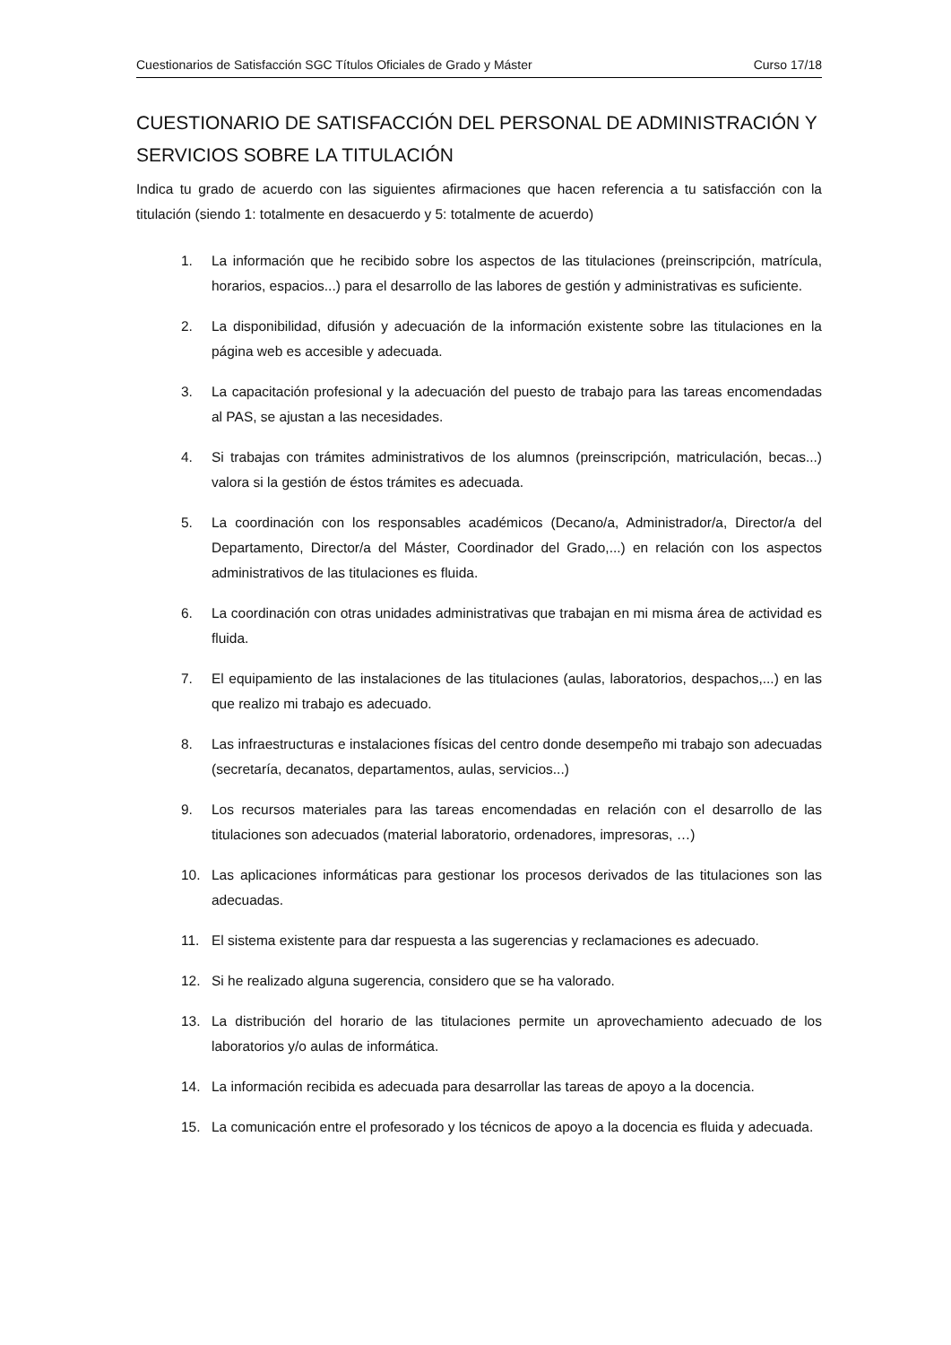Cuestionarios de Satisfacción SGC Títulos Oficiales de Grado y Máster Curso 17/18
CUESTIONARIO DE SATISFACCIÓN DEL PERSONAL DE ADMINISTRACIÓN Y SERVICIOS SOBRE LA TITULACIÓN
Indica tu grado de acuerdo con las siguientes afirmaciones que hacen referencia a tu satisfacción con la titulación (siendo 1: totalmente en desacuerdo y 5: totalmente de acuerdo)
1. La información que he recibido sobre los aspectos de las titulaciones (preinscripción, matrícula, horarios, espacios...) para el desarrollo de las labores de gestión y administrativas es suficiente.
2. La disponibilidad, difusión y adecuación de la información existente sobre las titulaciones en la página web es accesible y adecuada.
3. La capacitación profesional y la adecuación del puesto de trabajo para las tareas encomendadas al PAS, se ajustan a las necesidades.
4. Si trabajas con trámites administrativos de los alumnos (preinscripción, matriculación, becas...) valora si la gestión de éstos trámites es adecuada.
5. La coordinación con los responsables académicos (Decano/a, Administrador/a, Director/a del Departamento, Director/a del Máster, Coordinador del Grado,...) en relación con los aspectos administrativos de las titulaciones es fluida.
6. La coordinación con otras unidades administrativas que trabajan en mi misma área de actividad es fluida.
7. El equipamiento de las instalaciones de las titulaciones (aulas, laboratorios, despachos,...) en las que realizo mi trabajo es adecuado.
8. Las infraestructuras e instalaciones físicas del centro donde desempeño mi trabajo son adecuadas (secretaría, decanatos, departamentos, aulas, servicios...)
9. Los recursos materiales para las tareas encomendadas en relación con el desarrollo de las titulaciones son adecuados (material laboratorio, ordenadores, impresoras, …)
10. Las aplicaciones informáticas para gestionar los procesos derivados de las titulaciones son las adecuadas.
11. El sistema existente para dar respuesta a las sugerencias y reclamaciones es adecuado.
12. Si he realizado alguna sugerencia, considero que se ha valorado.
13. La distribución del horario de las titulaciones permite un aprovechamiento adecuado de los laboratorios y/o aulas de informática.
14. La información recibida es adecuada para desarrollar las tareas de apoyo a la docencia.
15. La comunicación entre el profesorado y los técnicos de apoyo a la docencia es fluida y adecuada.